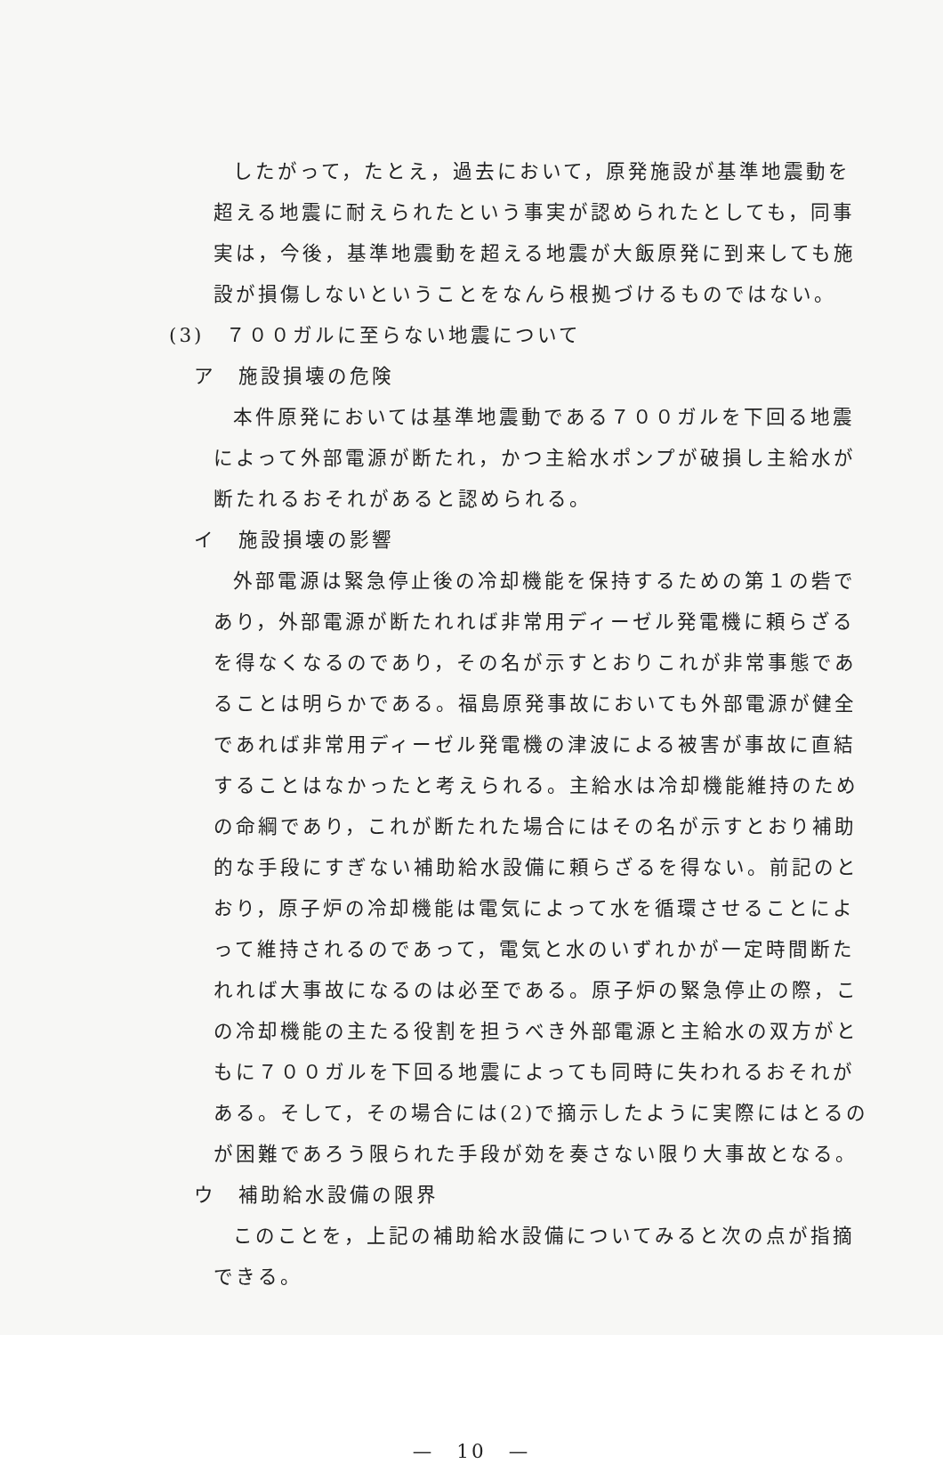したがって，たとえ，過去において，原発施設が基準地震動を超える地震に耐えられたという事実が認められたとしても，同事実は，今後，基準地震動を超える地震が大飯原発に到来しても施設が損傷しないということをなんら根拠づけるものではない。
(3)　７００ガルに至らない地震について
ア　施設損壊の危険
本件原発においては基準地震動である７００ガルを下回る地震によって外部電源が断たれ，かつ主給水ポンプが破損し主給水が断たれるおそれがあると認められる。
イ　施設損壊の影響
外部電源は緊急停止後の冷却機能を保持するための第１の砦であり，外部電源が断たれれば非常用ディーゼル発電機に頼らざるを得なくなるのであり，その名が示すとおりこれが非常事態であることは明らかである。福島原発事故においても外部電源が健全であれば非常用ディーゼル発電機の津波による被害が事故に直結することはなかったと考えられる。主給水は冷却機能維持のための命綱であり，これが断たれた場合にはその名が示すとおり補助的な手段にすぎない補助給水設備に頼らざるを得ない。前記のとおり，原子炉の冷却機能は電気によって水を循環させることによって維持されるのであって，電気と水のいずれかが一定時間断たれれば大事故になるのは必至である。原子炉の緊急停止の際，この冷却機能の主たる役割を担うべき外部電源と主給水の双方がともに７００ガルを下回る地震によっても同時に失われるおそれがある。そして，その場合には(2)で摘示したように実際にはとるのが困難であろう限られた手段が効を奏さない限り大事故となる。
ウ　補助給水設備の限界
このことを，上記の補助給水設備についてみると次の点が指摘できる。
—　10　—